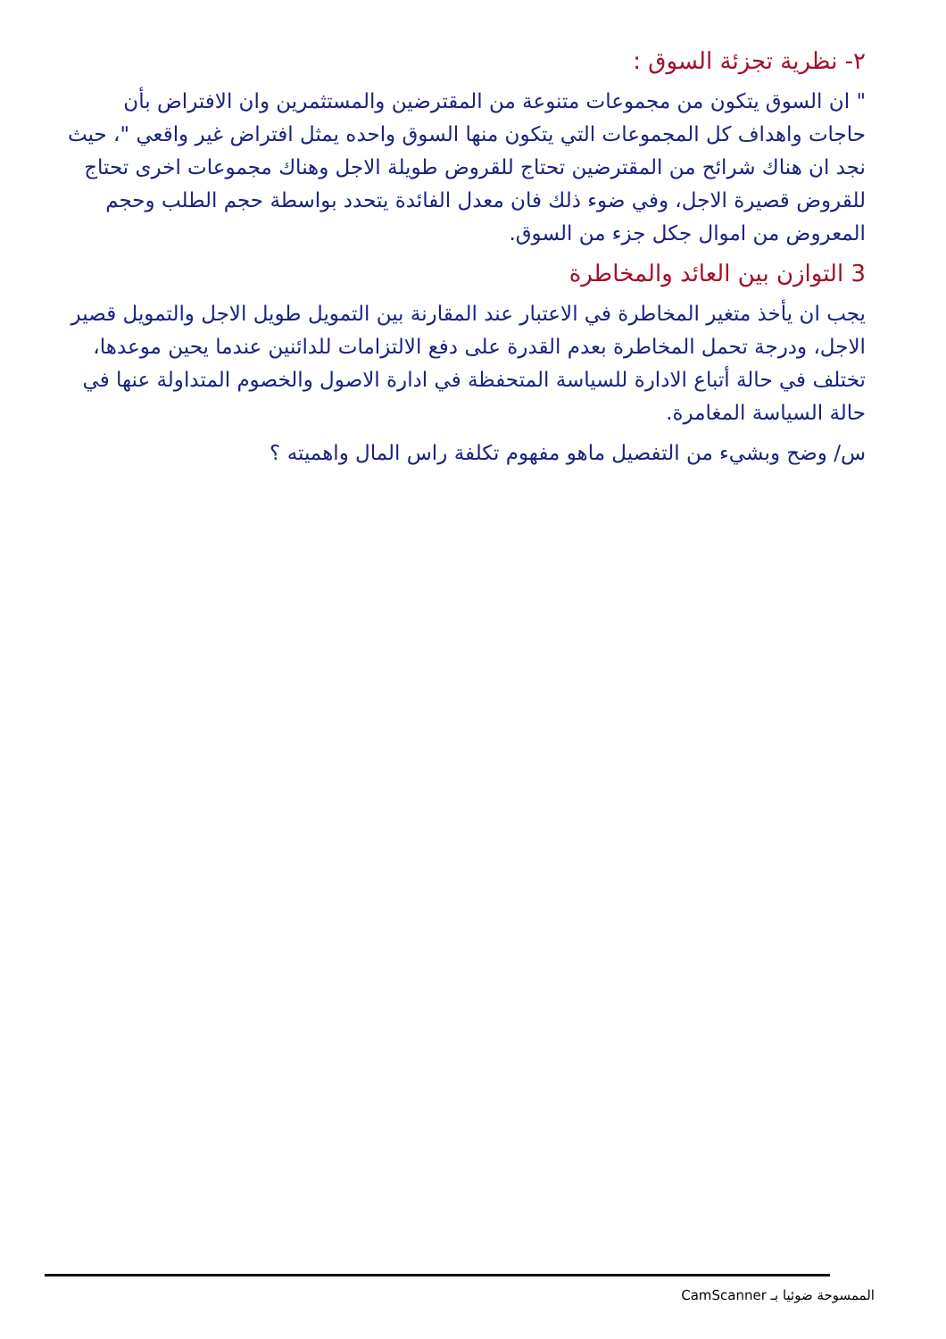٢- نظرية تجزئة السوق :
" ان السوق يتكون من مجموعات متنوعة من المقترضين والمستثمرين وان الافتراض بأن حاجات واهداف كل المجموعات التي يتكون منها السوق واحده يمثل افتراض غير واقعي "، حيث نجد ان هناك شرائح من المقترضين تحتاج للقروض طويلة الاجل وهناك مجموعات اخرى تحتاج للقروض قصيرة الاجل، وفي ضوء ذلك فان معدل الفائدة يتحدد بواسطة حجم الطلب وحجم المعروض من اموال جكل جزء من السوق.
3 التوازن بين العائد والمخاطرة
يجب ان يأخذ متغير المخاطرة في الاعتبار عند المقارنة بين التمويل طويل الاجل والتمويل قصير الاجل، ودرجة تحمل المخاطرة بعدم القدرة على دفع الالتزامات للدائنين عندما يحين موعدها، تختلف في حالة أتباع الادارة للسياسة المتحفظة في ادارة الاصول والخصوم المتداولة عنها في حالة السياسة المغامرة.
س/ وضح وبشيء من التفصيل ماهو مفهوم تكلفة راس المال واهميته ؟
الممسوحة ضوئيا بـ CamScanner